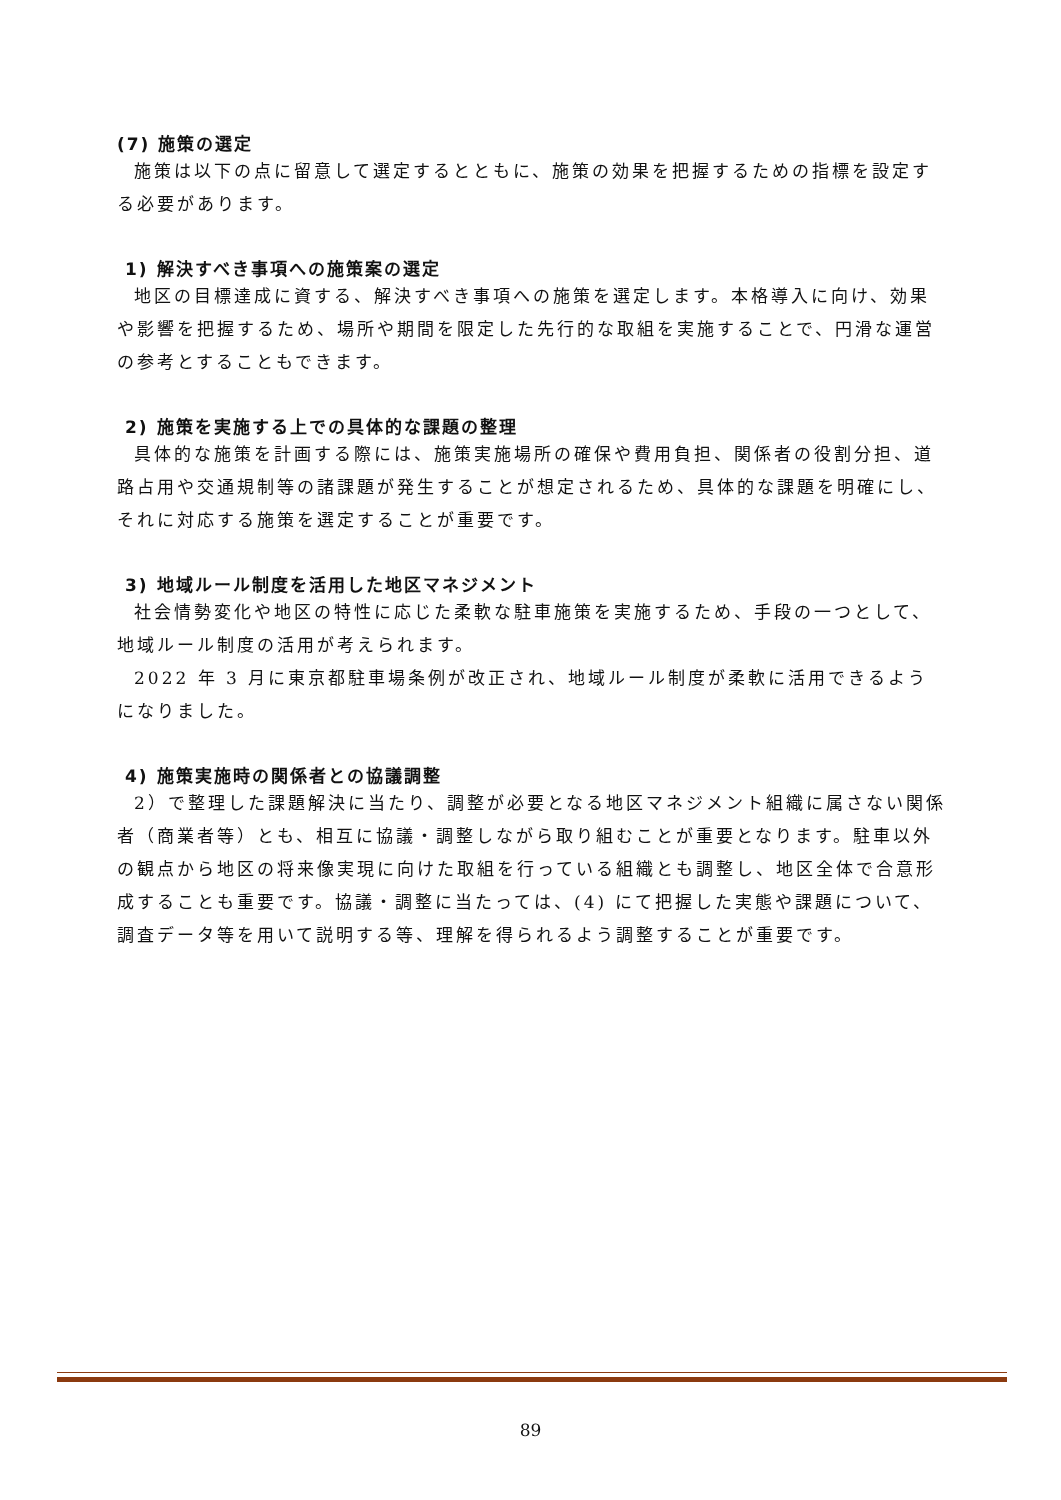(7) 施策の選定
施策は以下の点に留意して選定するとともに、施策の効果を把握するための指標を設定する必要があります。
1) 解決すべき事項への施策案の選定
地区の目標達成に資する、解決すべき事項への施策を選定します。本格導入に向け、効果や影響を把握するため、場所や期間を限定した先行的な取組を実施することで、円滑な運営の参考とすることもできます。
2) 施策を実施する上での具体的な課題の整理
具体的な施策を計画する際には、施策実施場所の確保や費用負担、関係者の役割分担、道路占用や交通規制等の諸課題が発生することが想定されるため、具体的な課題を明確にし、それに対応する施策を選定することが重要です。
3) 地域ルール制度を活用した地区マネジメント
社会情勢変化や地区の特性に応じた柔軟な駐車施策を実施するため、手段の一つとして、地域ルール制度の活用が考えられます。
2022 年 3 月に東京都駐車場条例が改正され、地域ルール制度が柔軟に活用できるようになりました。
4) 施策実施時の関係者との協議調整
2）で整理した課題解決に当たり、調整が必要となる地区マネジメント組織に属さない関係者（商業者等）とも、相互に協議・調整しながら取り組むことが重要となります。駐車以外の観点から地区の将来像実現に向けた取組を行っている組織とも調整し、地区全体で合意形成することも重要です。協議・調整に当たっては、(4) にて把握した実態や課題について、調査データ等を用いて説明する等、理解を得られるよう調整することが重要です。
89